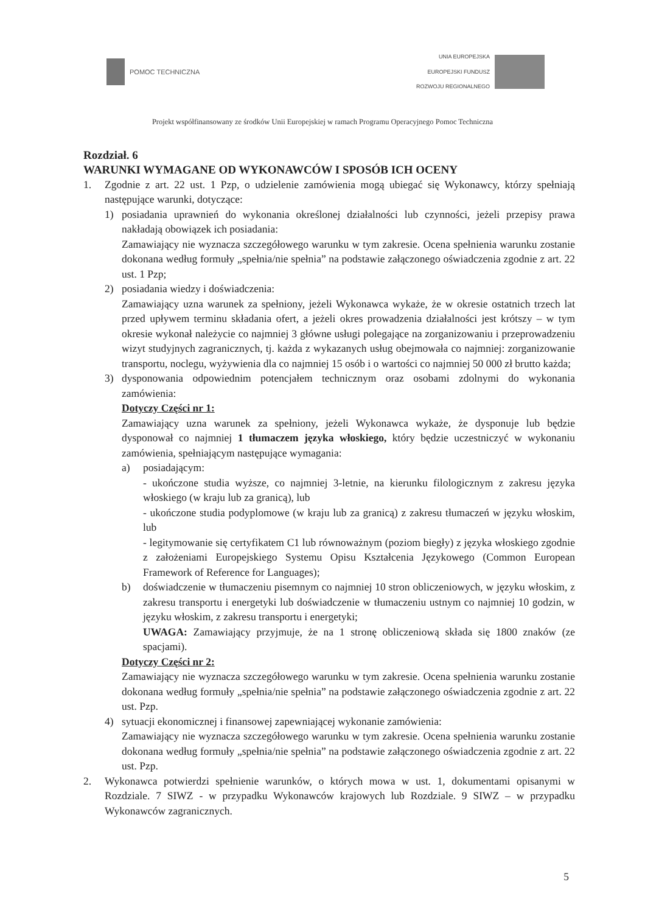POMOC TECHNICZNA
UNIA EUROPEJSKA
EUROPEJSKI FUNDUSZ
ROZWOJU REGIONALNEGO
Projekt współfinansowany ze środków Unii Europejskiej w ramach Programu Operacyjnego Pomoc Techniczna
Rozdział. 6
WARUNKI WYMAGANE OD WYKONAWCÓW I SPOSÓB ICH OCENY
1. Zgodnie z art. 22 ust. 1 Pzp, o udzielenie zamówienia mogą ubiegać się Wykonawcy, którzy spełniają następujące warunki, dotyczące:
1) posiadania uprawnień do wykonania określonej działalności lub czynności, jeżeli przepisy prawa nakładają obowiązek ich posiadania:
Zamawiający nie wyznacza szczegółowego warunku w tym zakresie. Ocena spełnienia warunku zostanie dokonana według formuły „spełnia/nie spełnia” na podstawie załączonego oświadczenia zgodnie z art. 22 ust. 1 Pzp;
2) posiadania wiedzy i doświadczenia:
Zamawiający uzna warunek za spełniony, jeżeli Wykonawca wykaże, że w okresie ostatnich trzech lat przed upływem terminu składania ofert, a jeżeli okres prowadzenia działalności jest krótszy – w tym okresie wykonał należycie co najmniej 3 główne usługi polegające na zorganizowaniu i przeprowadzeniu wizyt studyjnych zagranicznych, tj. każda z wykazanych usług obejmowała co najmniej: zorganizowanie transportu, noclegu, wyżywienia dla co najmniej 15 osób i o wartości co najmniej 50 000 zł brutto każda;
3) dysponowania odpowiednim potencjałem technicznym oraz osobami zdolnymi do wykonania zamówienia:
Dotyczy Części nr 1:
Zamawiający uzna warunek za spełniony, jeżeli Wykonawca wykaże, że dysponuje lub będzie dysponował co najmniej 1 tłumaczem języka włoskiego, który będzie uczestniczyć w wykonaniu zamówienia, spełniającym następujące wymagania:
a) posiadającym:
- ukończone studia wyższe, co najmniej 3-letnie, na kierunku filologicznym z zakresu języka włoskiego (w kraju lub za granicą), lub
- ukończone studia podyplomowe (w kraju lub za granicą) z zakresu tłumaczeń w języku włoskim, lub
- legitymowanie się certyfikatem C1 lub równoważnym (poziom biegły) z języka włoskiego zgodnie z założeniami Europejskiego Systemu Opisu Kształcenia Językowego (Common European Framework of Reference for Languages);
b) doświadczenie w tłumaczeniu pisemnym co najmniej 10 stron obliczeniowych, w języku włoskim, z zakresu transportu i energetyki lub doświadczenie w tłumaczeniu ustnym co najmniej 10 godzin, w języku włoskim, z zakresu transportu i energetyki;
UWAGA: Zamawiający przyjmuje, że na 1 stronę obliczeniową składa się 1800 znaków (ze spacjami).
Dotyczy Części nr 2:
Zamawiający nie wyznacza szczegółowego warunku w tym zakresie. Ocena spełnienia warunku zostanie dokonana według formuły „spełnia/nie spełnia” na podstawie załączonego oświadczenia zgodnie z art. 22 ust. Pzp.
4) sytuacji ekonomicznej i finansowej zapewniającej wykonanie zamówienia:
Zamawiający nie wyznacza szczegółowego warunku w tym zakresie. Ocena spełnienia warunku zostanie dokonana według formuły „spełnia/nie spełnia” na podstawie załączonego oświadczenia zgodnie z art. 22 ust. Pzp.
2. Wykonawca potwierdzi spełnienie warunków, o których mowa w ust. 1, dokumentami opisanymi w Rozdziale. 7 SIWZ - w przypadku Wykonawców krajowych lub Rozdziale. 9 SIWZ – w przypadku Wykonawców zagranicznych.
5